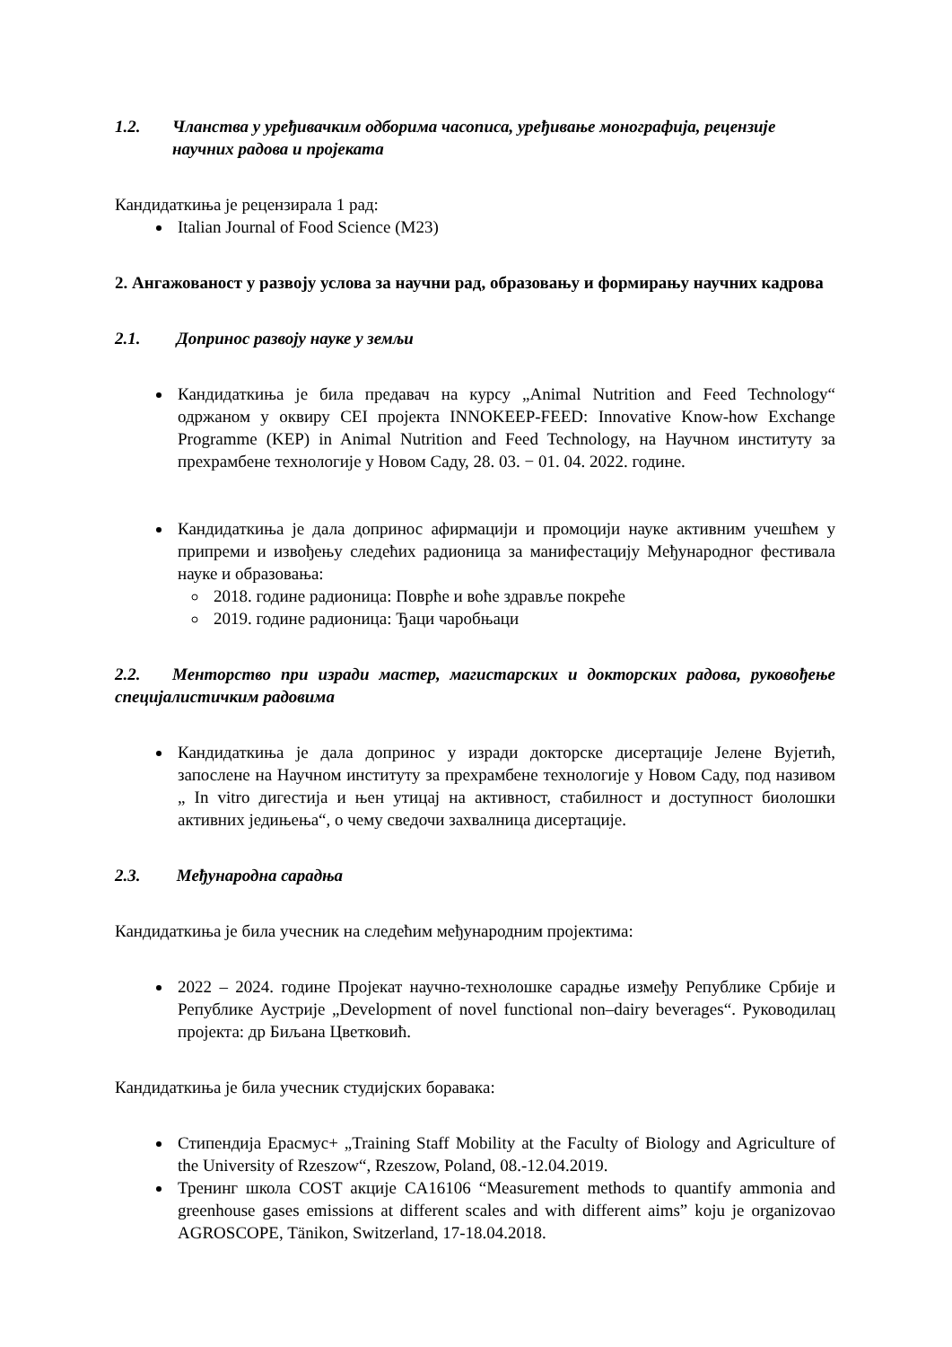1.2. Чланства у уређивачким одборима часописа, уређивање монографија, рецензије научних радова и пројеката
Кандидаткиња је рецензирала 1 рад:
Italian Journal of Food Science (M23)
2. Ангажованост у развоју услова за научни рад, образовању и формирању научних кадрова
2.1. Допринос развоју науке у земљи
Кандидаткиња је била предавач на курсу „Animal Nutrition and Feed Technology“ одржаном у оквиру CEI пројекта INNOKEEP-FEED: Innovative Know-how Exchange Programme (KEP) in Animal Nutrition and Feed Technology, на Научном институту за прехрамбене технологије у Новом Саду, 28. 03. − 01. 04. 2022. године.
Кандидаткиња је дала допринос афирмацији и промоцији науке активним учешћем у припреми и извођењу следећих радионица за манифестацију Међународног фестивала науке и образовања:
2018. године радионица: Поврће и воће здравље покреће
2019. године радионица: Ђаци чаробњаци
2.2. Менторство при изради мастер, магистарских и докторских радова, руковођење специјалистичким радовима
Кандидаткиња је дала допринос у изради докторске дисертације Јелене Вујетић, запослене на Научном институту за прехрамбене технологије у Новом Саду, под називом „ In vitro дигестија и њен утицај на активност, стабилност и доступност биолошки активних једињења“, о чему сведочи захвалница дисертације.
2.3. Међународна сарадња
Кандидаткиња је била учесник на следећим међународним пројектима:
2022 – 2024. године Пројекат научно-технолошке сарадње између Републике Србије и Републике Аустрије „Development of novel functional non–dairy beverages“. Руководилац пројекта: др Биљана Цветковић.
Кандидаткиња је била учесник студијских боравака:
Стипендија Ерасмус+ „Training Staff Mobility at the Faculty of Biology and Agriculture of the University of Rzeszow“, Rzeszow, Poland, 08.-12.04.2019.
Тренинг школа COST акције CA16106 “Measurement methods to quantify ammonia and greenhouse gases emissions at different scales and with different aims” koju je organizovao AGROSCOPE, Tänikon, Switzerland, 17-18.04.2018.